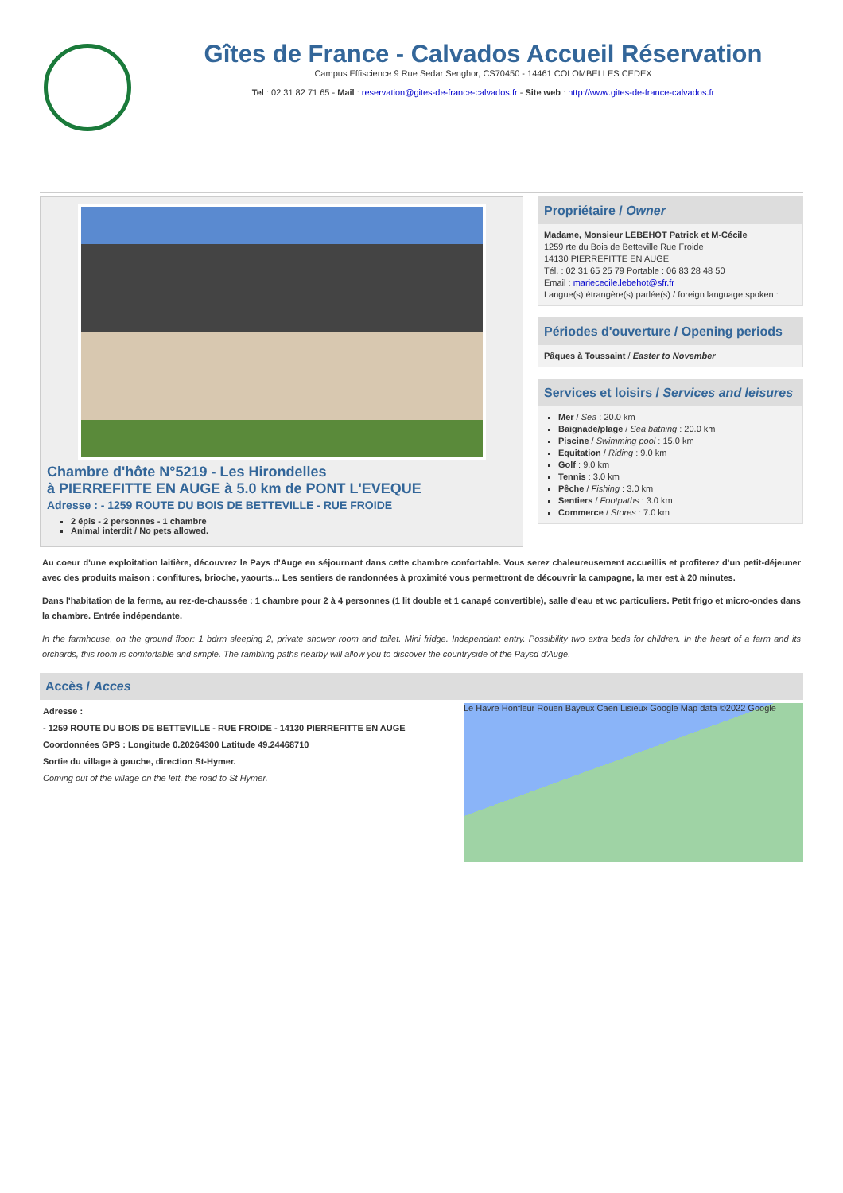Gîtes de France - Calvados Accueil Réservation
Campus Effiscience 9 Rue Sedar Senghor, CS70450 - 14461 COLOMBELLES CEDEX
Tel : 02 31 82 71 65 - Mail : reservation@gites-de-france-calvados.fr - Site web : http://www.gites-de-france-calvados.fr
Chambre d'hôte N°5219 - Les Hirondelles
à PIERREFITTE EN AUGE à 5.0 km de PONT L'EVEQUE
Adresse : - 1259 ROUTE DU BOIS DE BETTEVILLE - RUE FROIDE
2 épis - 2 personnes - 1 chambre
Animal interdit / No pets allowed.
Propriétaire / Owner
Madame, Monsieur LEBEHOT Patrick et M-Cécile
1259 rte du Bois de Betteville Rue Froide
14130 PIERREFITTE EN AUGE
Tél. : 02 31 65 25 79 Portable : 06 83 28 48 50
Email : mariececile.lebehot@sfr.fr
Langue(s) étrangère(s) parlée(s) / foreign language spoken :
Périodes d'ouverture / Opening periods
Pâques à Toussaint / Easter to November
Services et loisirs / Services and leisures
Mer / Sea : 20.0 km
Baignade/plage / Sea bathing : 20.0 km
Piscine / Swimming pool : 15.0 km
Equitation / Riding : 9.0 km
Golf : 9.0 km
Tennis : 3.0 km
Pêche / Fishing : 3.0 km
Sentiers / Footpaths : 3.0 km
Commerce / Stores : 7.0 km
Au coeur d'une exploitation laitière, découvrez le Pays d'Auge en séjournant dans cette chambre confortable. Vous serez chaleureusement accueillis et profiterez d'un petit-déjeuner avec des produits maison : confitures, brioche, yaourts... Les sentiers de randonnées à proximité vous permettront de découvrir la campagne, la mer est à 20 minutes.
Dans l'habitation de la ferme, au rez-de-chaussée : 1 chambre pour 2 à 4 personnes (1 lit double et 1 canapé convertible), salle d'eau et wc particuliers. Petit frigo et micro-ondes dans la chambre. Entrée indépendante.
In the farmhouse, on the ground floor: 1 bdrm sleeping 2, private shower room and toilet. Mini fridge. Independant entry. Possibility two extra beds for children. In the heart of a farm and its orchards, this room is comfortable and simple. The rambling paths nearby will allow you to discover the countryside of the Paysd d'Auge.
Accès / Acces
Adresse :
- 1259 ROUTE DU BOIS DE BETTEVILLE - RUE FROIDE - 14130 PIERREFITTE EN AUGE
Coordonnées GPS : Longitude 0.20264300 Latitude 49.24468710
Sortie du village à gauche, direction St-Hymer.
Coming out of the village on the left, the road to St Hymer.
Le Havre Honfleur Rouen Bayeux Caen Lisieux Google Map data ©2022 Google